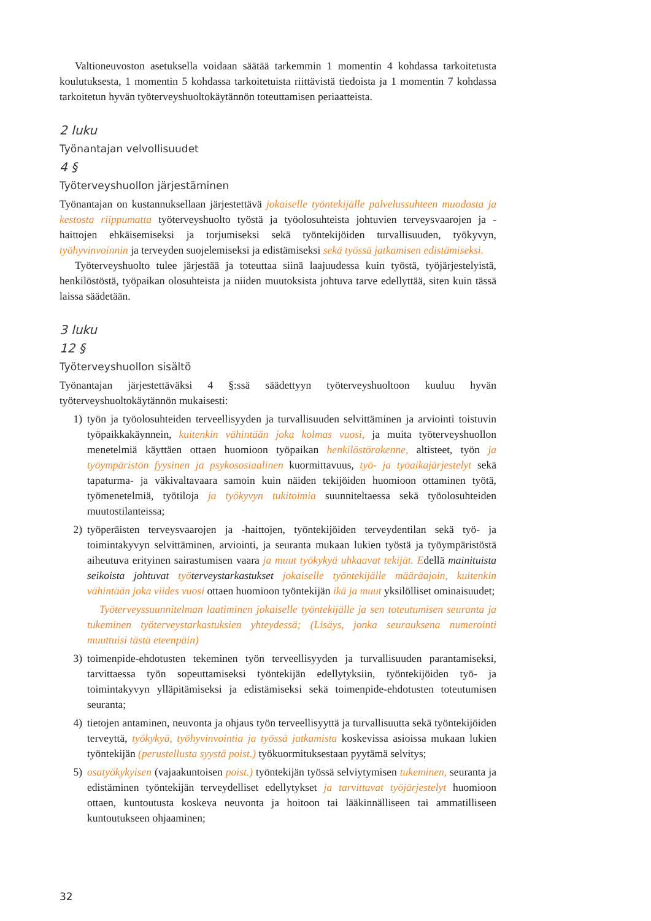Valtioneuvoston asetuksella voidaan säätää tarkemmin 1 momentin 4 kohdassa tarkoitetusta koulutuksesta, 1 momentin 5 kohdassa tarkoitetuista riittävistä tiedoista ja 1 momentin 7 kohdassa tarkoitetun hyvän työterveyshuoltokäytännön toteuttamisen periaatteista.
2 luku
Työnantajan velvollisuudet
4 §
Työterveyshuollon järjestäminen
Työnantajan on kustannuksellaan järjestettävä jokaiselle työntekijälle palvelussuhteen muodosta ja kestosta riippumatta työterveyshuolto työstä ja työolosuhteista johtuvien terveysvaarojen ja -haittojen ehkäisemiseksi ja torjumiseksi sekä työntekijöiden turvallisuuden, työkyvyn, työhyvinvoinnin ja terveyden suojelemiseksi ja edistämiseksi sekä työssä jatkamisen edistämiseksi.
Työterveyshuolto tulee järjestää ja toteuttaa siinä laajuudessa kuin työstä, työjärjestelyistä, henkilöstöstä, työpaikan olosuhteista ja niiden muutoksista johtuva tarve edellyttää, siten kuin tässä laissa säädetään.
3 luku
12 §
Työterveyshuollon sisältö
Työnantajan järjestettäväksi 4 §:ssä säädettyyn työterveyshuoltoon kuuluu hyvän työterveyshuoltokäytännön mukaisesti:
1) työn ja työolosuhteiden terveellisyyden ja turvallisuuden selvittäminen ja arviointi toistuvin työpaikkakäynnein, kuitenkin vähintään joka kolmas vuosi, ja muita työterveyshuollon menetelmiä käyttäen ottaen huomioon työpaikan henkilöstörakenne, altisteet, työn ja työympäristön fyysinen ja psykososiaalinen kuormittavuus, työ- ja työaikajärjestelyt sekä tapaturma- ja väkivaltavaara samoin kuin näiden tekijöiden huomioon ottaminen työtä, työmenetelmiä, työtiloja ja työkyvyn tukitoimia suunniteltaessa sekä työolosuhteiden muutostilanteissa;
2) työperäisten terveysvaarojen ja -haittojen, työntekijöiden terveydentilan sekä työ- ja toimintakyvyn selvittäminen, arviointi, ja seuranta mukaan lukien työstä ja työympäristöstä aiheutuva erityinen sairastumisen vaara ja muut työkykyä uhkaavat tekijät. Edellä mainituista seikoista johtuvat työ terveystarkastukset jokaiselle työntekijälle määräajoin, kuitenkin vähintään joka viides vuosi ottaen huomioon työntekijän ikä ja muut yksilölliset ominaisuudet;
Työterveyssuunnitelman laatiminen jokaiselle työntekijälle ja sen toteutumisen seuranta ja tukeminen työterveystarkastuksien yhteydessä; (Lisäys, jonka seurauksena numerointi muuttuisi tästä eteenpäin)
3) toimenpide-ehdotusten tekeminen työn terveellisyyden ja turvallisuuden parantamiseksi, tarvittaessa työn sopeuttamiseksi työntekijän edellytyksiin, työntekijöiden työ- ja toimintakyvyn ylläpitämiseksi ja edistämiseksi sekä toimenpide-ehdotusten toteutumisen seuranta;
4) tietojen antaminen, neuvonta ja ohjaus työn terveellisyyttä ja turvallisuutta sekä työntekijöiden terveyttä, työkykyä, työhyvinvointia ja työssä jatkamista koskevissa asioissa mukaan lukien työntekijän (perustellusta syystä poist.) työkuormituksestaan pyytämä selvitys;
5) osatyökykyisen (vajaakuntoisen poist.) työntekijän työssä selviytymisen tukeminen, seuranta ja edistäminen työntekijän terveydelliset edellytykset ja tarvittavat työjärjestelyt huomioon ottaen, kuntoutusta koskeva neuvonta ja hoitoon tai lääkinnälliseen tai ammatilliseen kuntoutukseen ohjaaminen;
32